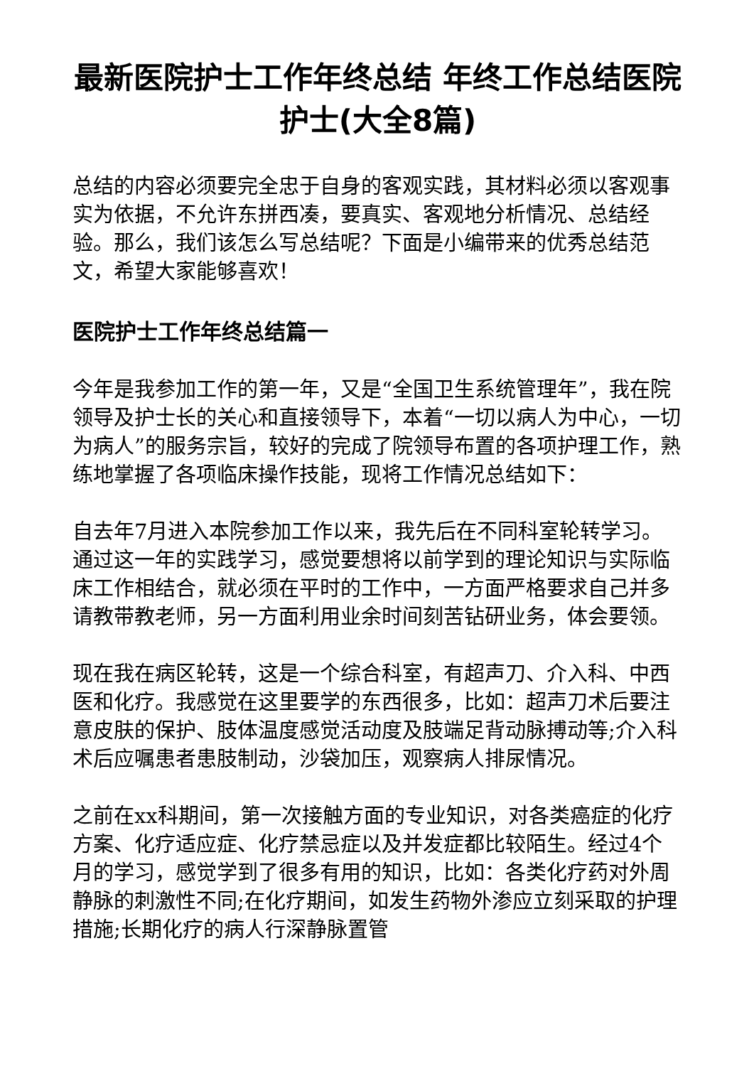最新医院护士工作年终总结 年终工作总结医院护士(大全8篇)
总结的内容必须要完全忠于自身的客观实践，其材料必须以客观事实为依据，不允许东拼西凑，要真实、客观地分析情况、总结经验。那么，我们该怎么写总结呢？下面是小编带来的优秀总结范文，希望大家能够喜欢！
医院护士工作年终总结篇一
今年是我参加工作的第一年，又是“全国卫生系统管理年”，我在院领导及护士长的关心和直接领导下，本着“一切以病人为中心，一切为病人”的服务宗旨，较好的完成了院领导布置的各项护理工作，熟练地掌握了各项临床操作技能，现将工作情况总结如下：
自去年7月进入本院参加工作以来，我先后在不同科室轮转学习。通过这一年的实践学习，感觉要想将以前学到的理论知识与实际临床工作相结合，就必须在平时的工作中，一方面严格要求自己并多请教带教老师，另一方面利用业余时间刻苦钻研业务，体会要领。
现在我在病区轮转，这是一个综合科室，有超声刀、介入科、中西医和化疗。我感觉在这里要学的东西很多，比如：超声刀术后要注意皮肤的保护、肢体温度感觉活动度及肢端足背动脉搏动等;介入科术后应嘱患者患肢制动，沙袋加压，观察病人排尿情况。
之前在xx科期间，第一次接触方面的专业知识，对各类癌症的化疗方案、化疗适应症、化疗禁忌症以及并发症都比较陌生。经过4个月的学习，感觉学到了很多有用的知识，比如：各类化疗药对外周静脉的刺激性不同;在化疗期间，如发生药物外渗应立刻采取的护理措施;长期化疗的病人行深静脉置管